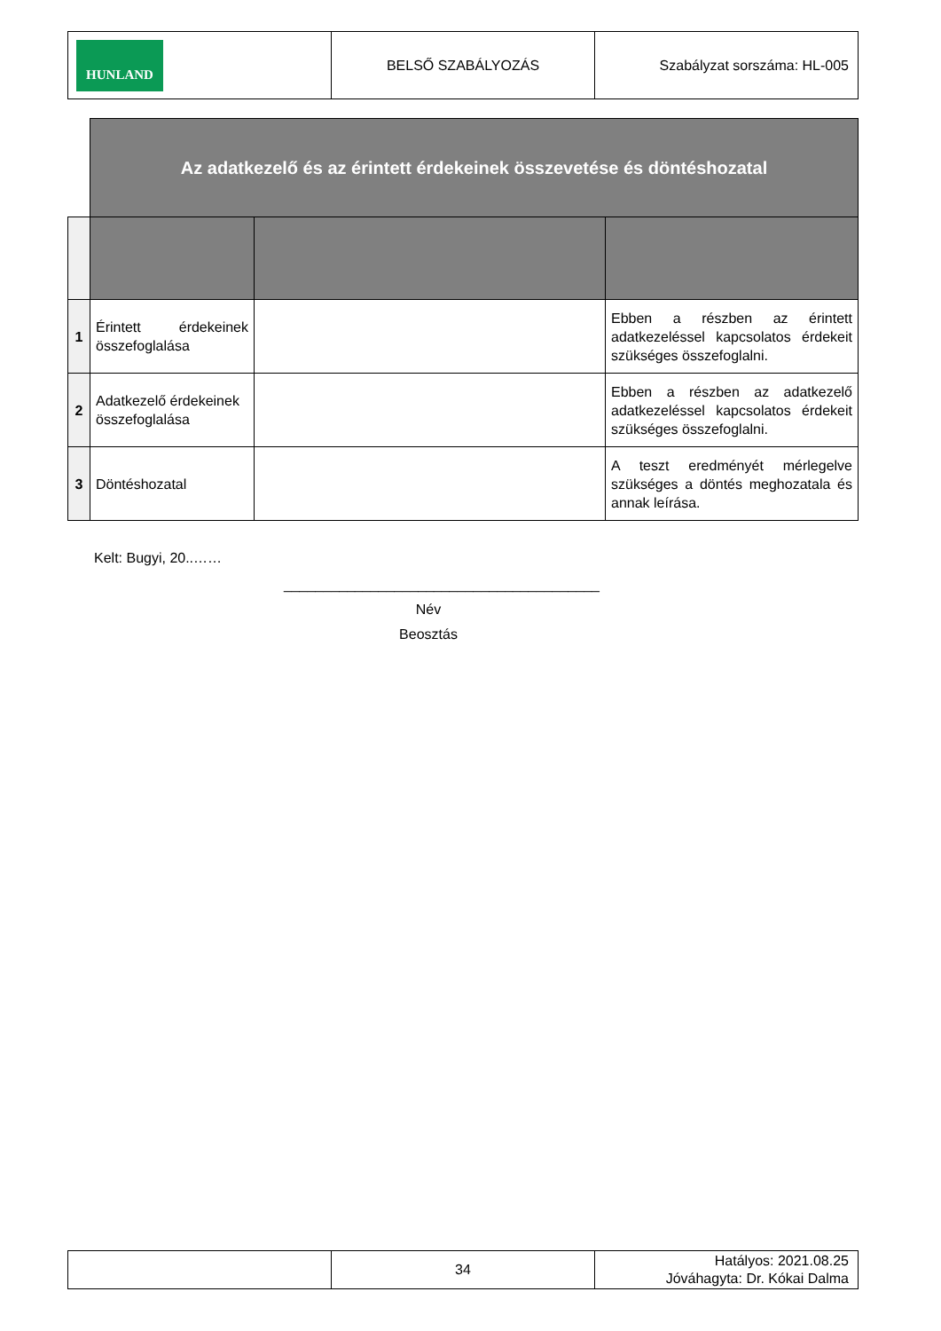| HUNLAND | BELSŐ SZABÁLYOZÁS | Szabályzat sorszáma: HL-005 |
| | Az adatkezelő és az érintett érdekeinek összevetése és döntéshozatal | | |
| 1 | Érintett érdekeinek összefoglalása | | Ebben a részben az érintett adatkezeléssel kapcsolatos érdekeit szükséges összefoglalni. |
| 2 | Adatkezelő érdekeinek összefoglalása | | Ebben a részben az adatkezelő adatkezeléssel kapcsolatos érdekeit szükséges összefoglalni. |
| 3 | Döntéshozatal | | A teszt eredményét mérlegelve szükséges a döntés meghozatala és annak leírása. |
Kelt: Bugyi, 20..……
________________________________________
Név
Beosztás
| | 34 | Hatályos: 2021.08.25 Jóváhagyta: Dr. Kókai Dalma |